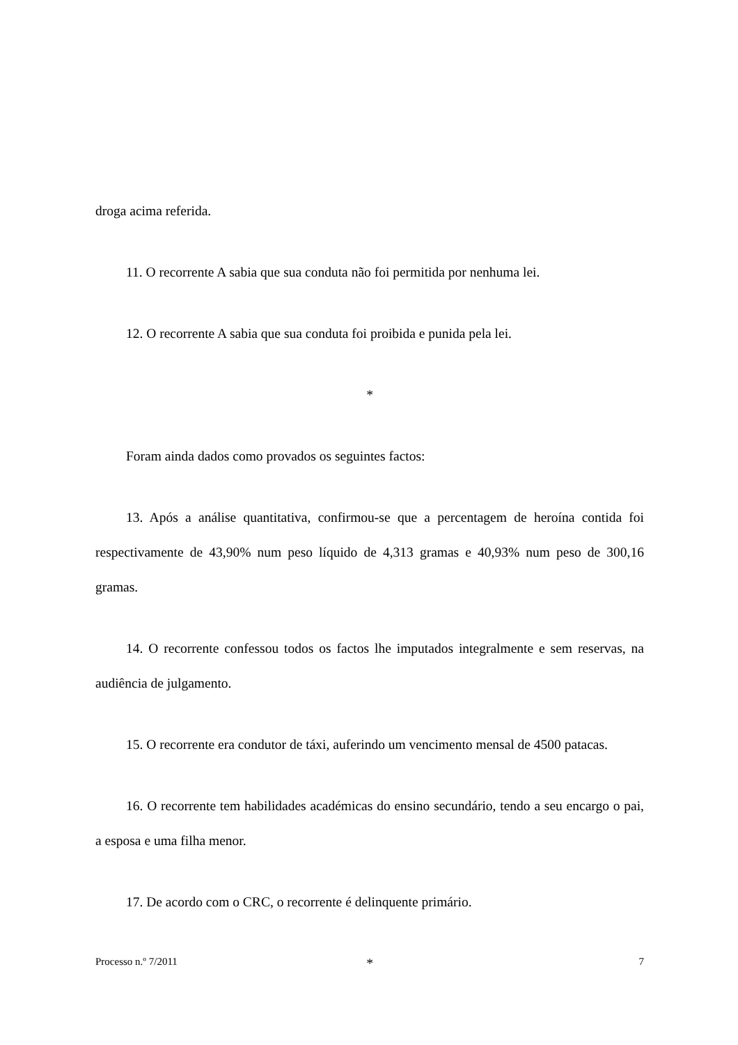droga acima referida.
11. O recorrente A sabia que sua conduta não foi permitida por nenhuma lei.
12. O recorrente A sabia que sua conduta foi proibida e punida pela lei.
*
Foram ainda dados como provados os seguintes factos:
13. Após a análise quantitativa, confirmou-se que a percentagem de heroína contida foi respectivamente de 43,90% num peso líquido de 4,313 gramas e 40,93% num peso de 300,16 gramas.
14. O recorrente confessou todos os factos lhe imputados integralmente e sem reservas, na audiência de julgamento.
15. O recorrente era condutor de táxi, auferindo um vencimento mensal de 4500 patacas.
16. O recorrente tem habilidades académicas do ensino secundário, tendo a seu encargo o pai, a esposa e uma filha menor.
17. De acordo com o CRC, o recorrente é delinquente primário.
*
Processo n.º 7/2011 7